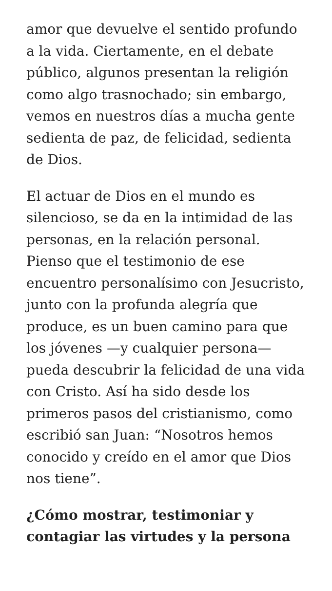amor que devuelve el sentido profundo a la vida. Ciertamente, en el debate público, algunos presentan la religión como algo trasnochado; sin embargo, vemos en nuestros días a mucha gente sedienta de paz, de felicidad, sedienta de Dios.
El actuar de Dios en el mundo es silencioso, se da en la intimidad de las personas, en la relación personal. Pienso que el testimonio de ese encuentro personalísimo con Jesucristo, junto con la profunda alegría que produce, es un buen camino para que los jóvenes —y cualquier persona— pueda descubrir la felicidad de una vida con Cristo. Así ha sido desde los primeros pasos del cristianismo, como escribió san Juan: “Nosotros hemos conocido y creído en el amor que Dios nos tiene”.
¿Cómo mostrar, testimoniar y contagiar las virtudes y la persona